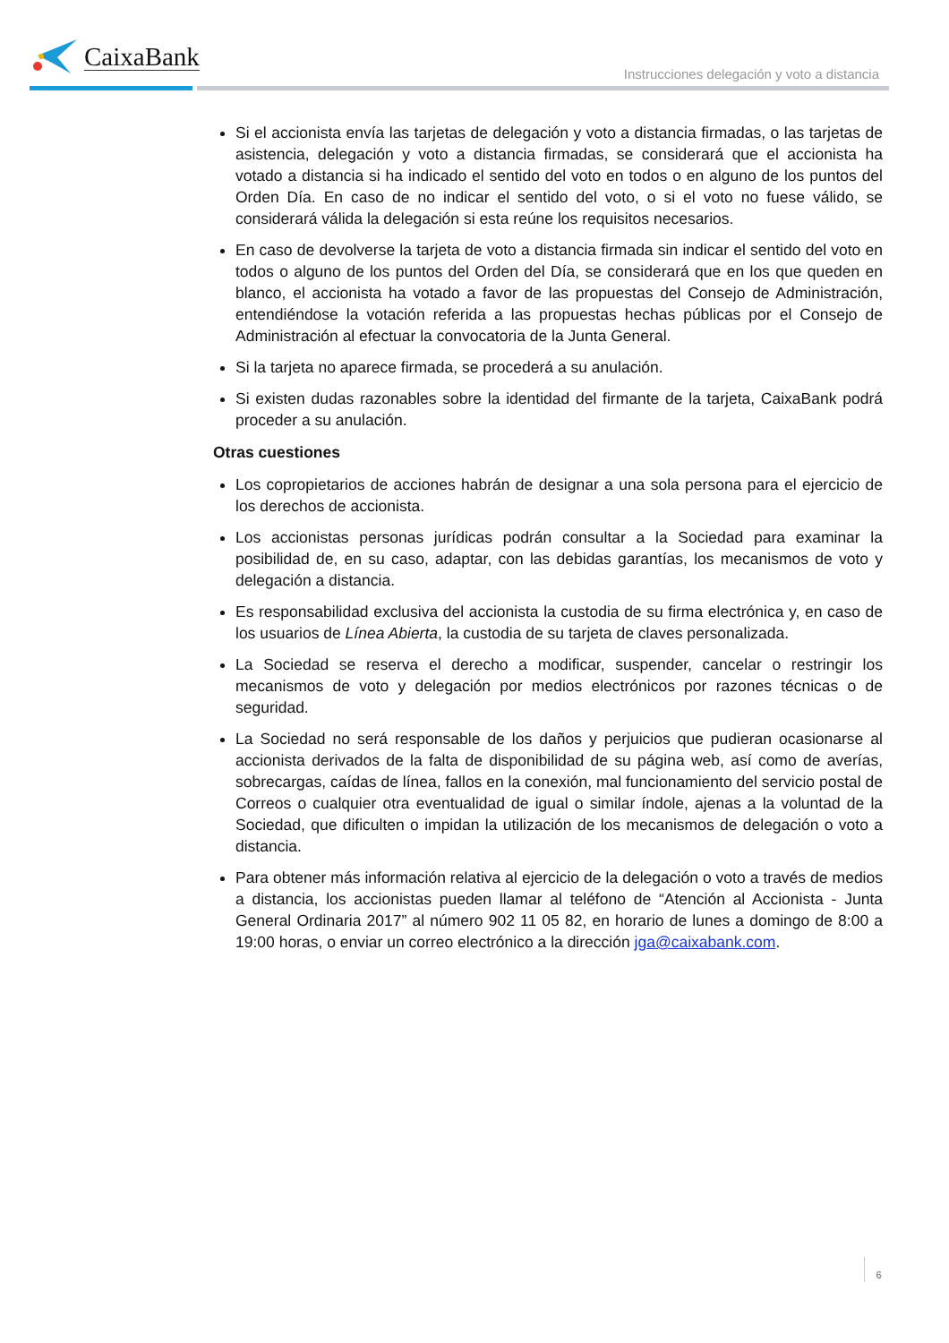CaixaBank
Instrucciones delegación y voto a distancia
Si el accionista envía las tarjetas de delegación y voto a distancia firmadas, o las tarjetas de asistencia, delegación y voto a distancia firmadas, se considerará que el accionista ha votado a distancia si ha indicado el sentido del voto en todos o en alguno de los puntos del Orden Día. En caso de no indicar el sentido del voto, o si el voto no fuese válido, se considerará válida la delegación si esta reúne los requisitos necesarios.
En caso de devolverse la tarjeta de voto a distancia firmada sin indicar el sentido del voto en todos o alguno de los puntos del Orden del Día, se considerará que en los que queden en blanco, el accionista ha votado a favor de las propuestas del Consejo de Administración, entendiéndose la votación referida a las propuestas hechas públicas por el Consejo de Administración al efectuar la convocatoria de la Junta General.
Si la tarjeta no aparece firmada, se procederá a su anulación.
Si existen dudas razonables sobre la identidad del firmante de la tarjeta, CaixaBank podrá proceder a su anulación.
Otras cuestiones
Los copropietarios de acciones habrán de designar a una sola persona para el ejercicio de los derechos de accionista.
Los accionistas personas jurídicas podrán consultar a la Sociedad para examinar la posibilidad de, en su caso, adaptar, con las debidas garantías, los mecanismos de voto y delegación a distancia.
Es responsabilidad exclusiva del accionista la custodia de su firma electrónica y, en caso de los usuarios de Línea Abierta, la custodia de su tarjeta de claves personalizada.
La Sociedad se reserva el derecho a modificar, suspender, cancelar o restringir los mecanismos de voto y delegación por medios electrónicos por razones técnicas o de seguridad.
La Sociedad no será responsable de los daños y perjuicios que pudieran ocasionarse al accionista derivados de la falta de disponibilidad de su página web, así como de averías, sobrecargas, caídas de línea, fallos en la conexión, mal funcionamiento del servicio postal de Correos o cualquier otra eventualidad de igual o similar índole, ajenas a la voluntad de la Sociedad, que dificulten o impidan la utilización de los mecanismos de delegación o voto a distancia.
Para obtener más información relativa al ejercicio de la delegación o voto a través de medios a distancia, los accionistas pueden llamar al teléfono de “Atención al Accionista - Junta General Ordinaria 2017” al número 902 11 05 82, en horario de lunes a domingo de 8:00 a 19:00 horas, o enviar un correo electrónico a la dirección jga@caixabank.com.
6